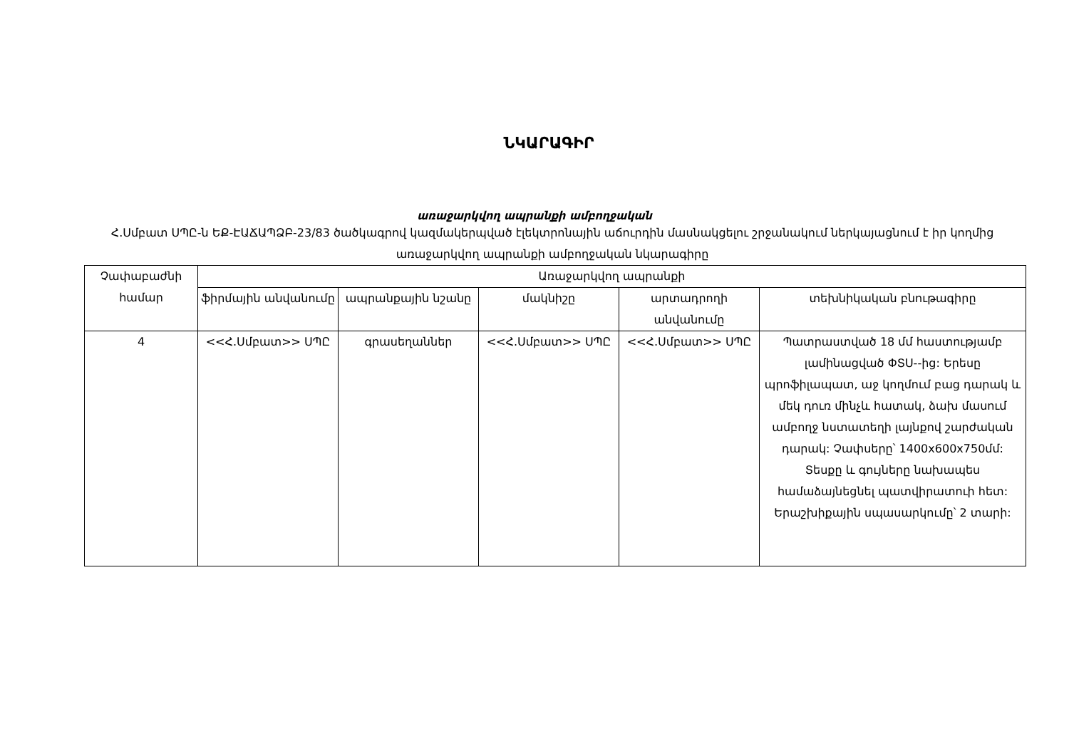ՆԿԱՐԱԳԻՐ
առաջարկվող ապրանքի ամբողջական
Հ.Սմբատ ՍՊԸ-ն ԵՔ-ԷԱՃԱՊՁԲ-23/83 ծածկագրով կազմակերպված էլեկտրոնային աճուրդին մասնակցելու շրջանակում ներկայացնում է իր կողմից առաջարկվող ապրանքի ամբողջական նկարագիրը
| Չափաբաժնի համար | Առաջարկվող ապրանքի | | | | |
| --- | --- | --- | --- | --- | --- |
| | ֆիրմային անվանումը | ապրանքային նշանը | մակնիշը | արտադրողի անվանումը | տեխնիկական բնութագիրը |
| 4 | <<Հ.Սմբատ>> ՍՊԸ | գրասեղաններ | <<Հ.Սմբատ>> ՍՊԸ | <<Հ.Սմբատ>> ՍՊԸ | Պատրաստված 18 մմ հաստությամբ լամինացված ՓՏՍ--ից: Երեսը պրոֆիլապատ, աջ կողմում բաց դարակ և մեկ դուռ մինչև հատակ, ձախ մասում ամբողջ նստատեղի լայնքով շարժական դարակ: Չափսերը՝ 1400x600x750մմ: Տեսքը և գույները նախապես համաձայնեցնել պատվիրատուի հետ: Երաշխիքային սպասարկումը՝ 2 տարի: |